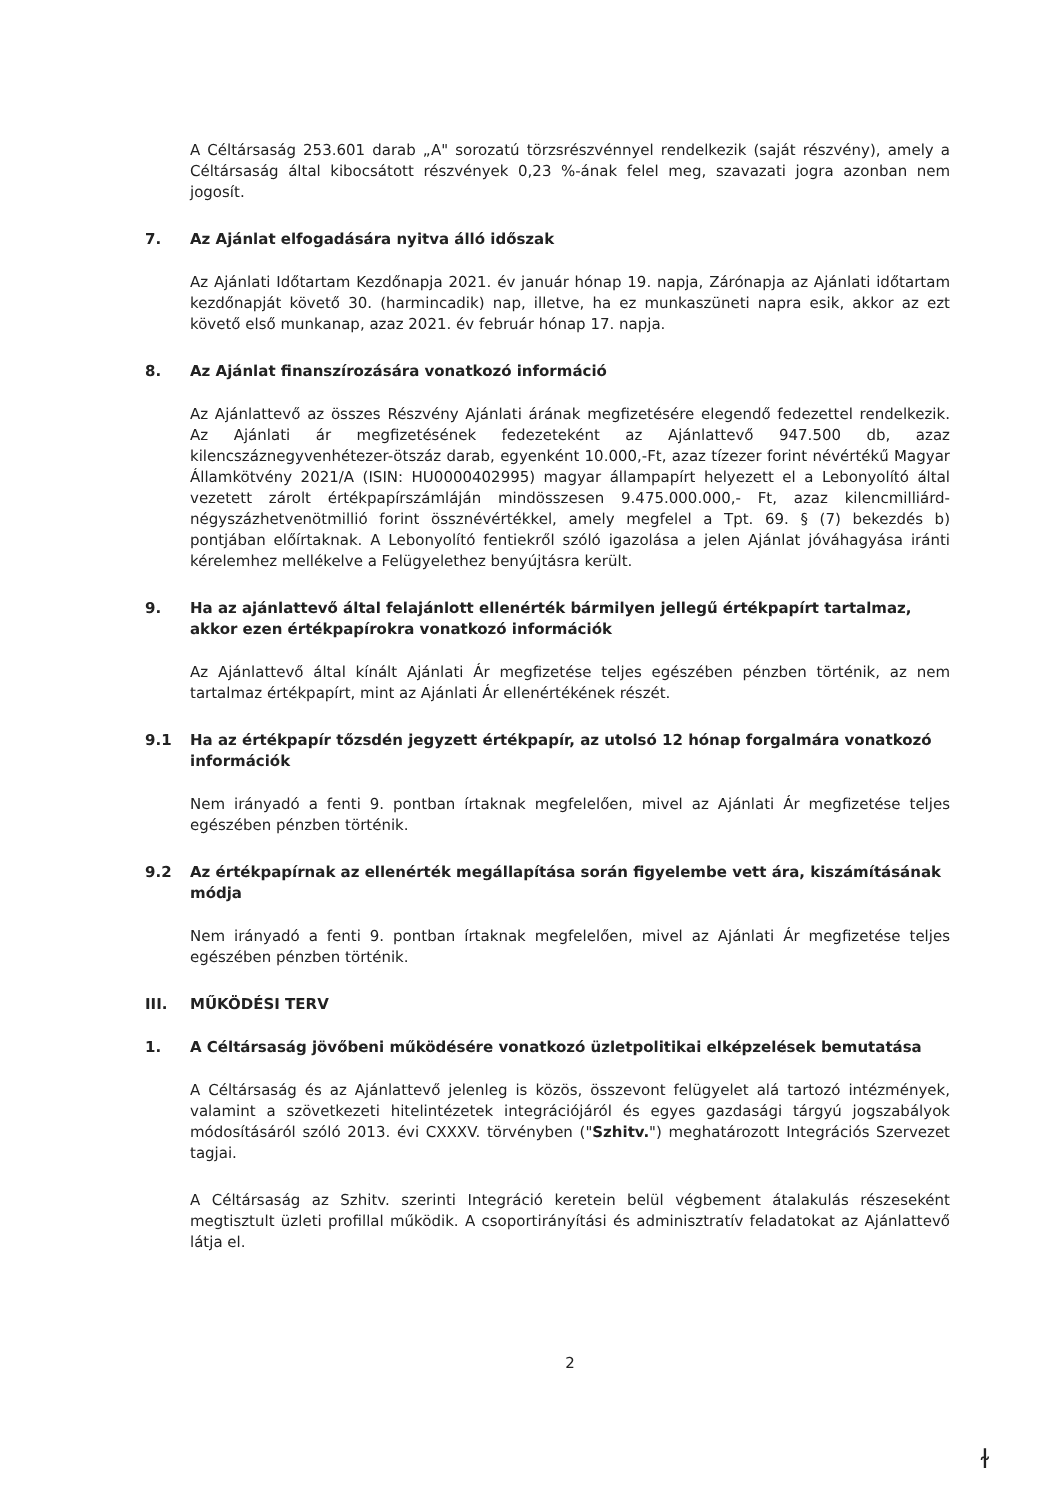A Céltársaság 253.601 darab „A" sorozatú törzsrészvénnyel rendelkezik (saját részvény), amely a Céltársaság által kibocsátott részvények 0,23 %-ának felel meg, szavazati jogra azonban nem jogosít.
7. Az Ajánlat elfogadására nyitva álló időszak
Az Ajánlati Időtartam Kezdőnapja 2021. év január hónap 19. napja, Zárónapja az Ajánlati időtartam kezdőnapját követő 30. (harmincadik) nap, illetve, ha ez munkaszüneti napra esik, akkor az ezt követő első munkanap, azaz 2021. év február hónap 17. napja.
8. Az Ajánlat finanszírozására vonatkozó információ
Az Ajánlattevő az összes Részvény Ajánlati árának megfizetésére elegendő fedezettel rendelkezik. Az Ajánlati ár megfizetésének fedezeteként az Ajánlattevő 947.500 db, azaz kilencszáznegyvenhétezer-ötszáz darab, egyenként 10.000,-Ft, azaz tízezer forint névértékű Magyar Államkötvény 2021/A (ISIN: HU0000402995) magyar állampapírt helyezett el a Lebonyolító által vezetett zárolt értékpapírszámláján mindösszesen 9.475.000.000,- Ft, azaz kilencmilliárd-négyszázhetvenötmillió forint össznévértékkel, amely megfelel a Tpt. 69. § (7) bekezdés b) pontjában előírtaknak. A Lebonyolító fentiekről szóló igazolása a jelen Ajánlat jóváhagyása iránti kérelemhez mellékelve a Felügyelethez benyújtásra került.
9. Ha az ajánlattevő által felajánlott ellenérték bármilyen jellegű értékpapírt tartalmaz, akkor ezen értékpapírokra vonatkozó információk
Az Ajánlattevő által kínált Ajánlati Ár megfizetése teljes egészében pénzben történik, az nem tartalmaz értékpapírt, mint az Ajánlati Ár ellenértékének részét.
9.1 Ha az értékpapír tőzsdén jegyzett értékpapír, az utolsó 12 hónap forgalmára vonatkozó információk
Nem irányadó a fenti 9. pontban írtaknak megfelelően, mivel az Ajánlati Ár megfizetése teljes egészében pénzben történik.
9.2 Az értékpapírnak az ellenérték megállapítása során figyelembe vett ára, kiszámításának módja
Nem irányadó a fenti 9. pontban írtaknak megfelelően, mivel az Ajánlati Ár megfizetése teljes egészében pénzben történik.
III. MŰKÖDÉSI TERV
1. A Céltársaság jövőbeni működésére vonatkozó üzletpolitikai elképzelések bemutatása
A Céltársaság és az Ajánlattevő jelenleg is közös, összevont felügyelet alá tartozó intézmények, valamint a szövetkezeti hitelintézetek integrációjáról és egyes gazdasági tárgyú jogszabályok módosításáról szóló 2013. évi CXXXV. törvényben ("Szhitv.") meghatározott Integrációs Szervezet tagjai.
A Céltársaság az Szhitv. szerinti Integráció keretein belül végbement átalakulás részeseként megtisztult üzleti profillal működik. A csoportirányítási és adminisztratív feladatokat az Ajánlattevő látja el.
2
ɫ